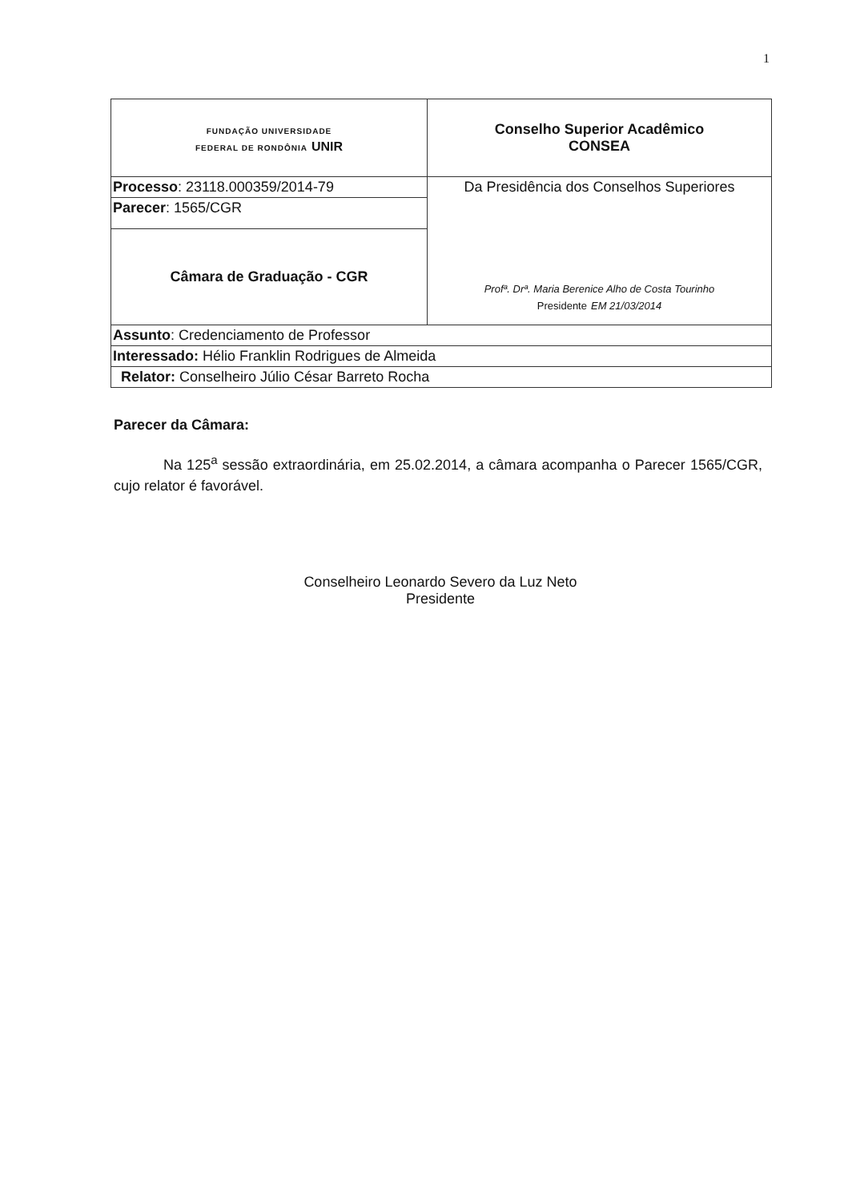1
| FUNDAÇÃO UNIVERSIDADE FEDERAL DE RONDÔNIA UNIR | Conselho Superior Acadêmico CONSEA |
| Processo : 23118.000359/2014-79 | Da Presidência dos Conselhos Superiores Profª. Drª. Maria Berenice Alho de Costa Tourinho Presidente EM 21/03/2014 |
| Parecer : 1565/CGR | |
| Câmara de Graduação - CGR | |
| Assunto : Credenciamento de Professor | |
| Interessado: Hélio Franklin Rodrigues de Almeida | |
| Relator: Conselheiro Júlio César Barreto Rocha | |
Parecer da Câmara:
Na 125<sup>a</sup> sessão extraordinária, em 25.02.2014, a câmara acompanha o Parecer 1565/CGR, cujo relator é favorável.
Conselheiro Leonardo Severo da Luz Neto
Presidente